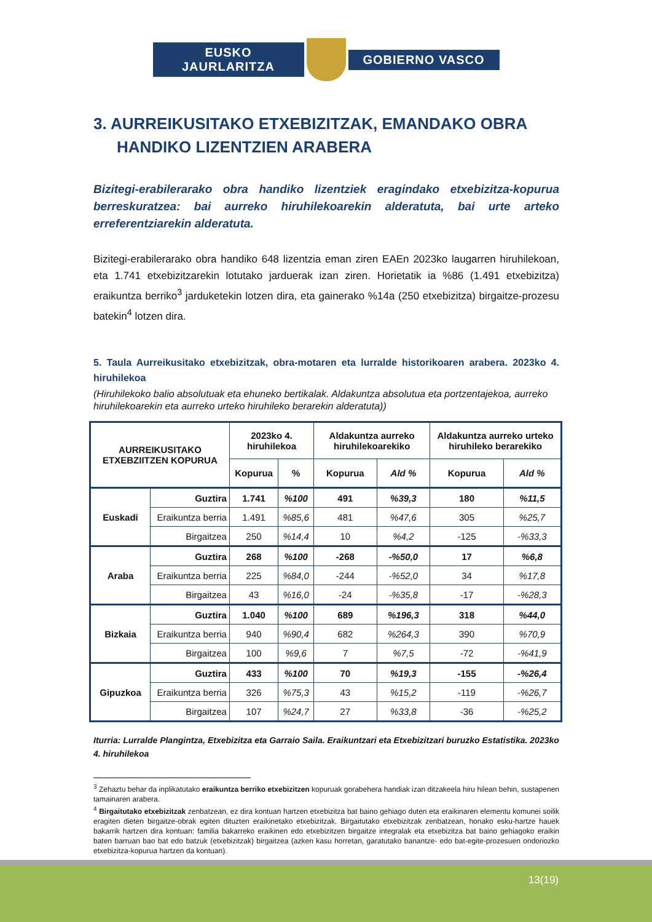EUSKO JAURLARITZA
GOBIERNO VASCO
3. AURREIKUSITAKO ETXEBIZITZAK, EMANDAKO OBRA HANDIKO LIZENTZIEN ARABERA
Bizitegi-erabilerarako obra handiko lizentziek eragindako etxebizitza-kopurua berreskuratzea: bai aurreko hiruhilekoarekin alderatuta, bai urte arteko erreferentziarekin alderatuta.
Bizitegi-erabilerarako obra handiko 648 lizentzia eman ziren EAEn 2023ko laugarren hiruhilekoan, eta 1.741 etxebizitzarekin lotutako jarduerak izan ziren. Horietatik ia %86 (1.491 etxebizitza) eraikuntza berriko<sup>3</sup> jarduketekin lotzen dira, eta gainerako %14a (250 etxebizitza) birgaitze-prozesu batekin<sup>4</sup> lotzen dira.
5. Taula Aurreikusitako etxebizitzak, obra-motaren eta lurralde historikoaren arabera. 2023ko 4. hiruhilekoa
(Hiruhilekoko balio absolutuak eta ehuneko bertikalak. Aldakuntza absolutua eta portzentajekoa, aurreko hiruhilekoarekin eta aurreko urteko hiruhileko berarekin alderatuta))
| AURREIKUSITAKO ETXEBZIITZEN KOPURUA | | 2023ko 4. hiruhilekoa | | Aldakuntza aurreko hiruhilekoarekiko | | Aldakuntza aurreko urteko hiruhileko berarekiko | |
| --- | --- | --- | --- | --- | --- | --- | --- |
| | | Kopurua | % | Kopurua | Ald % | Kopurua | Ald % |
| Euskadi | Guztira | 1.741 | %100 | 491 | %39,3 | 180 | %11,5 |
| | Eraikuntza berria | 1.491 | %85,6 | 481 | %47,6 | 305 | %25,7 |
| | Birgaitzea | 250 | %14,4 | 10 | %4,2 | -125 | -%33,3 |
| Araba | Guztira | 268 | %100 | -268 | -%50,0 | 17 | %6,8 |
| | Eraikuntza berria | 225 | %84,0 | -244 | -%52,0 | 34 | %17,8 |
| | Birgaitzea | 43 | %16,0 | -24 | -%35,8 | -17 | -%28,3 |
| Bizkaia | Guztira | 1.040 | %100 | 689 | %196,3 | 318 | %44,0 |
| | Eraikuntza berria | 940 | %90,4 | 682 | %264,3 | 390 | %70,9 |
| | Birgaitzea | 100 | %9,6 | 7 | %7,5 | -72 | -%41,9 |
| Gipuzkoa | Guztira | 433 | %100 | 70 | %19,3 | -155 | -%26,4 |
| | Eraikuntza berria | 326 | %75,3 | 43 | %15,2 | -119 | -%26,7 |
| | Birgaitzea | 107 | %24,7 | 27 | %33,8 | -36 | -%25,2 |
Iturria: Lurralde Plangintza, Etxebizitza eta Garraio Saila. Eraikuntzari eta Etxebizitzari buruzko Estatistika. 2023ko 4. hiruhilekoa
<sup>3</sup> Zehaztu behar da inplikatutako eraikuntza berriko etxebizitzen kopuruak gorabehera handiak izan ditzakeela hiru hilean behin, sustapenen tamainaren arabera.
<sup>4</sup> Birgaitutako etxebizitzak zenbatzean, ez dira kontuan hartzen etxebizitza bat baino gehiago duten eta eraikinaren elementu komunei soilik eragiten dieten birgaitze-obrak egiten dituzten eraikinetako etxebizitzak. Birgaitutako etxebizitzak zenbatzean, honako esku-hartze hauek bakarrik hartzen dira kontuan: familia bakarreko eraikinen edo etxebizitzen birgaitze integralak eta etxebizitza bat baino gehiagoko eraikin baten barruan bao bat edo batzuk (etxebizitzak) birgaitzea (azken kasu horretan, garatutako banantze- edo bat-egite-prozesuen ondoriozko etxebizitza-kopurua hartzen da kontuan).
13(19)